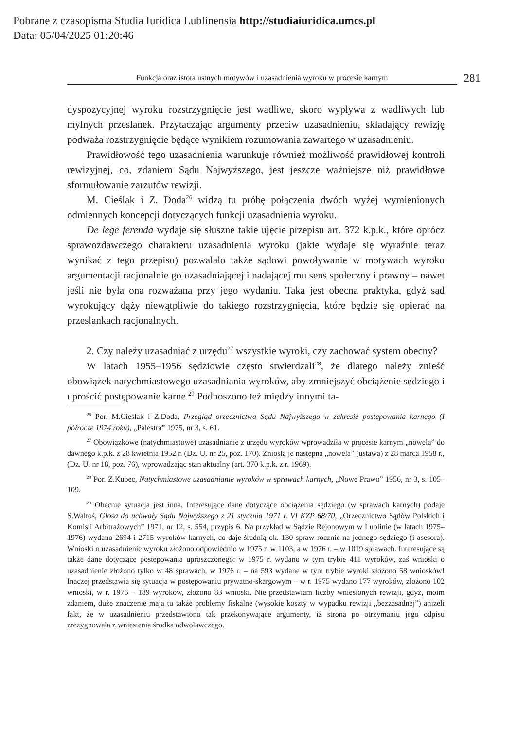Pobrane z czasopisma Studia Iuridica Lublinensia http://studiaiuridica.umcs.pl
Data: 05/04/2025 01:20:46
Funkcja oraz istota ustnych motywów i uzasadnienia wyroku w procesie karnym
281
dyspozycyjnej wyroku rozstrzygnięcie jest wadliwe, skoro wypływa z wadliwych lub mylnych przesłanek. Przytaczając argumenty przeciw uzasadnieniu, składający rewizję podważa rozstrzygnięcie będące wynikiem rozumowania zawartego w uzasadnieniu.
Prawidłowość tego uzasadnienia warunkuje również możliwość prawidłowej kontroli rewizyjnej, co, zdaniem Sądu Najwyższego, jest jeszcze ważniejsze niż prawidłowe sformułowanie zarzutów rewizji.
M. Cieślak i Z. Doda<sup>26</sup> widzą tu próbę połączenia dwóch wyżej wymienionych odmiennych koncepcji dotyczących funkcji uzasadnienia wyroku.
De lege ferenda wydaje się słuszne takie ujęcie przepisu art. 372 k.p.k., które oprócz sprawozdawczego charakteru uzasadnienia wyroku (jakie wydaje się wyraźnie teraz wynikać z tego przepisu) pozwalało także sądowi powoływanie w motywach wyroku argumentacji racjonalnie go uzasadniającej i nadającej mu sens społeczny i prawny – nawet jeśli nie była ona rozważana przy jego wydaniu. Taka jest obecna praktyka, gdyż sąd wyrokujący dąży niewątpliwie do takiego rozstrzygnięcia, które będzie się opierać na przesłankach racjonalnych.
2. Czy należy uzasadniać z urzędu<sup>27</sup> wszystkie wyroki, czy zachować system obecny?
W latach 1955–1956 sędziowie często stwierdzali<sup>28</sup>, że dlatego należy znieść obowiązek natychmiastowego uzasadniania wyroków, aby zmniejszyć obciążenie sędziego i uprościć postępowanie karne.<sup>29</sup> Podnoszono też między innymi ta-
<sup>26</sup> Por. M.Cieślak i Z.Doda, Przegląd orzecznictwa Sądu Najwyższego w zakresie postępowania karnego (I półrocze 1974 roku), „Palestra” 1975, nr 3, s. 61.
<sup>27</sup> Obowiązkowe (natychmiastowe) uzasadnianie z urzędu wyroków wprowadziła w procesie karnym „nowela” do dawnego k.p.k. z 28 kwietnia 1952 r. (Dz. U. nr 25, poz. 170). Zniosła je następna „nowela” (ustawa) z 28 marca 1958 r., (Dz. U. nr 18, poz. 76), wprowadzając stan aktualny (art. 370 k.p.k. z r. 1969).
<sup>28</sup> Por. Z.Kubec, Natychmiastowe uzasadnianie wyroków w sprawach karnych, „Nowe Prawo” 1956, nr 3, s. 105–109.
<sup>29</sup> Obecnie sytuacja jest inna. Interesujące dane dotyczące obciążenia sędziego (w sprawach karnych) podaje S.Waltoś, Glosa do uchwały Sądu Najwyższego z 21 stycznia 1971 r. VI KZP 68/70, „Orzecznictwo Sądów Polskich i Komisji Arbitrażowych” 1971, nr 12, s. 554, przypis 6. Na przykład w Sądzie Rejonowym w Lublinie (w latach 1975–1976) wydano 2694 i 2715 wyroków karnych, co daje średnią ok. 130 spraw rocznie na jednego sędziego (i asesora). Wnioski o uzasadnienie wyroku złożono odpowiednio w 1975 r. w 1103, a w 1976 r. – w 1019 sprawach. Interesujące są także dane dotyczące postępowania uproszczonego: w 1975 r. wydano w tym trybie 411 wyroków, zaś wnioski o uzasadnienie złożono tylko w 48 sprawach, w 1976 r. – na 593 wydane w tym trybie wyroki złożono 58 wniosków! Inaczej przedstawia się sytuacja w postępowaniu prywatno-skargowym – w r. 1975 wydano 177 wyroków, złożono 102 wnioski, w r. 1976 – 189 wyroków, złożono 83 wnioski. Nie przedstawiam liczby wniesionych rewizji, gdyż, moim zdaniem, duże znaczenie mają tu także problemy fiskalne (wysokie koszty w wypadku rewizji „bezzasadnej”) aniżeli fakt, że w uzasadnieniu przedstawiono tak przekonywające argumenty, iż strona po otrzymaniu jego odpisu zrezygnowała z wniesienia środka odwoławczego.